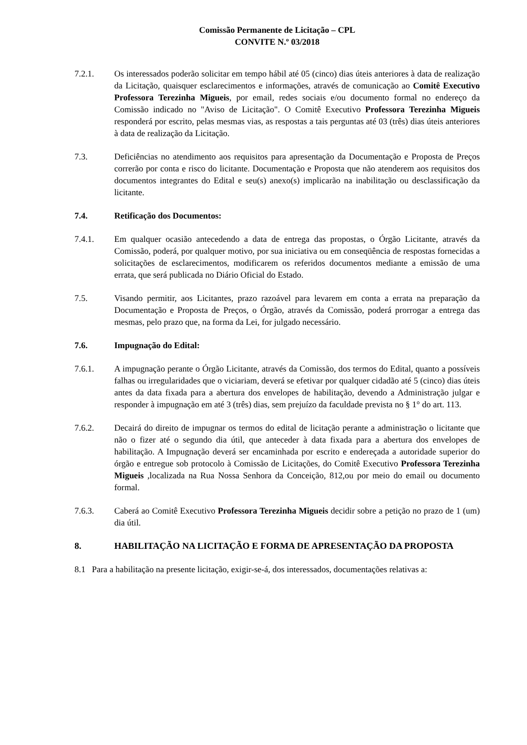Comissão Permanente de Licitação – CPL
CONVITE N.º 03/2018
7.2.1. Os interessados poderão solicitar em tempo hábil até 05 (cinco) dias úteis anteriores à data de realização da Licitação, quaisquer esclarecimentos e informações, através de comunicação ao Comitê Executivo Professora Terezinha Migueis, por email, redes sociais e/ou documento formal no endereço da Comissão indicado no "Aviso de Licitação". O Comitê Executivo Professora Terezinha Migueis responderá por escrito, pelas mesmas vias, as respostas a tais perguntas até 03 (três) dias úteis anteriores à data de realização da Licitação.
7.3. Deficiências no atendimento aos requisitos para apresentação da Documentação e Proposta de Preços correrão por conta e risco do licitante. Documentação e Proposta que não atenderem aos requisitos dos documentos integrantes do Edital e seu(s) anexo(s) implicarão na inabilitação ou desclassificação da licitante.
7.4. Retificação dos Documentos:
7.4.1. Em qualquer ocasião antecedendo a data de entrega das propostas, o Órgão Licitante, através da Comissão, poderá, por qualquer motivo, por sua iniciativa ou em conseqüência de respostas fornecidas a solicitações de esclarecimentos, modificarem os referidos documentos mediante a emissão de uma errata, que será publicada no Diário Oficial do Estado.
7.5. Visando permitir, aos Licitantes, prazo razoável para levarem em conta a errata na preparação da Documentação e Proposta de Preços, o Órgão, através da Comissão, poderá prorrogar a entrega das mesmas, pelo prazo que, na forma da Lei, for julgado necessário.
7.6. Impugnação do Edital:
7.6.1. A impugnação perante o Órgão Licitante, através da Comissão, dos termos do Edital, quanto a possíveis falhas ou irregularidades que o viciariam, deverá se efetivar por qualquer cidadão até 5 (cinco) dias úteis antes da data fixada para a abertura dos envelopes de habilitação, devendo a Administração julgar e responder à impugnação em até 3 (três) dias, sem prejuízo da faculdade prevista no § 1° do art. 113.
7.6.2. Decairá do direito de impugnar os termos do edital de licitação perante a administração o licitante que não o fizer até o segundo dia útil, que anteceder à data fixada para a abertura dos envelopes de habilitação. A Impugnação deverá ser encaminhada por escrito e endereçada a autoridade superior do órgão e entregue sob protocolo à Comissão de Licitações, do Comitê Executivo Professora Terezinha Migueis ,localizada na Rua Nossa Senhora da Conceição, 812,ou por meio do email ou documento formal.
7.6.3. Caberá ao Comitê Executivo Professora Terezinha Migueis decidir sobre a petição no prazo de 1 (um) dia útil.
8. HABILITAÇÃO NA LICITAÇÃO E FORMA DE APRESENTAÇÃO DA PROPOSTA
8.1 Para a habilitação na presente licitação, exigir-se-á, dos interessados, documentações relativas a: